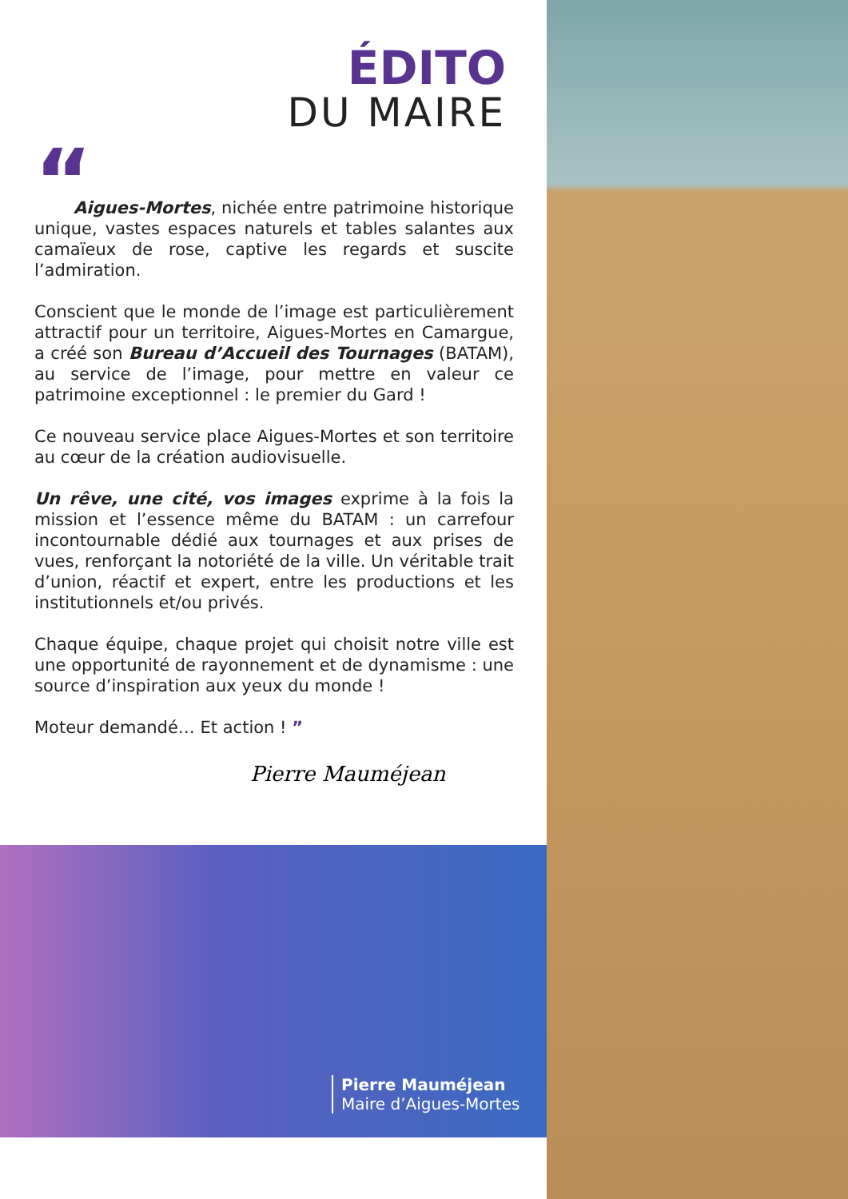ÉDITO
DU MAIRE
“
Aigues-Mortes, nichée entre patrimoine historique unique, vastes espaces naturels et tables salantes aux camaïeux de rose, captive les regards et suscite l’admiration.
Conscient que le monde de l’image est particulièrement attractif pour un territoire, Aigues-Mortes en Camargue, a créé son Bureau d’Accueil des Tournages (BATAM), au service de l’image, pour mettre en valeur ce patrimoine exceptionnel : le premier du Gard !
Ce nouveau service place Aigues-Mortes et son territoire au cœur de la création audiovisuelle.
Un rêve, une cité, vos images exprime à la fois la mission et l’essence même du BATAM : un carrefour incontournable dédié aux tournages et aux prises de vues, renforçant la notoriété de la ville. Un véritable trait d’union, réactif et expert, entre les productions et les institutionnels et/ou privés.
Chaque équipe, chaque projet qui choisit notre ville est une opportunité de rayonnement et de dynamisme : une source d’inspiration aux yeux du monde !
Moteur demandé… Et action ! ”
Pierre Mauméjean
Pierre Mauméjean
Maire d’Aigues-Mortes